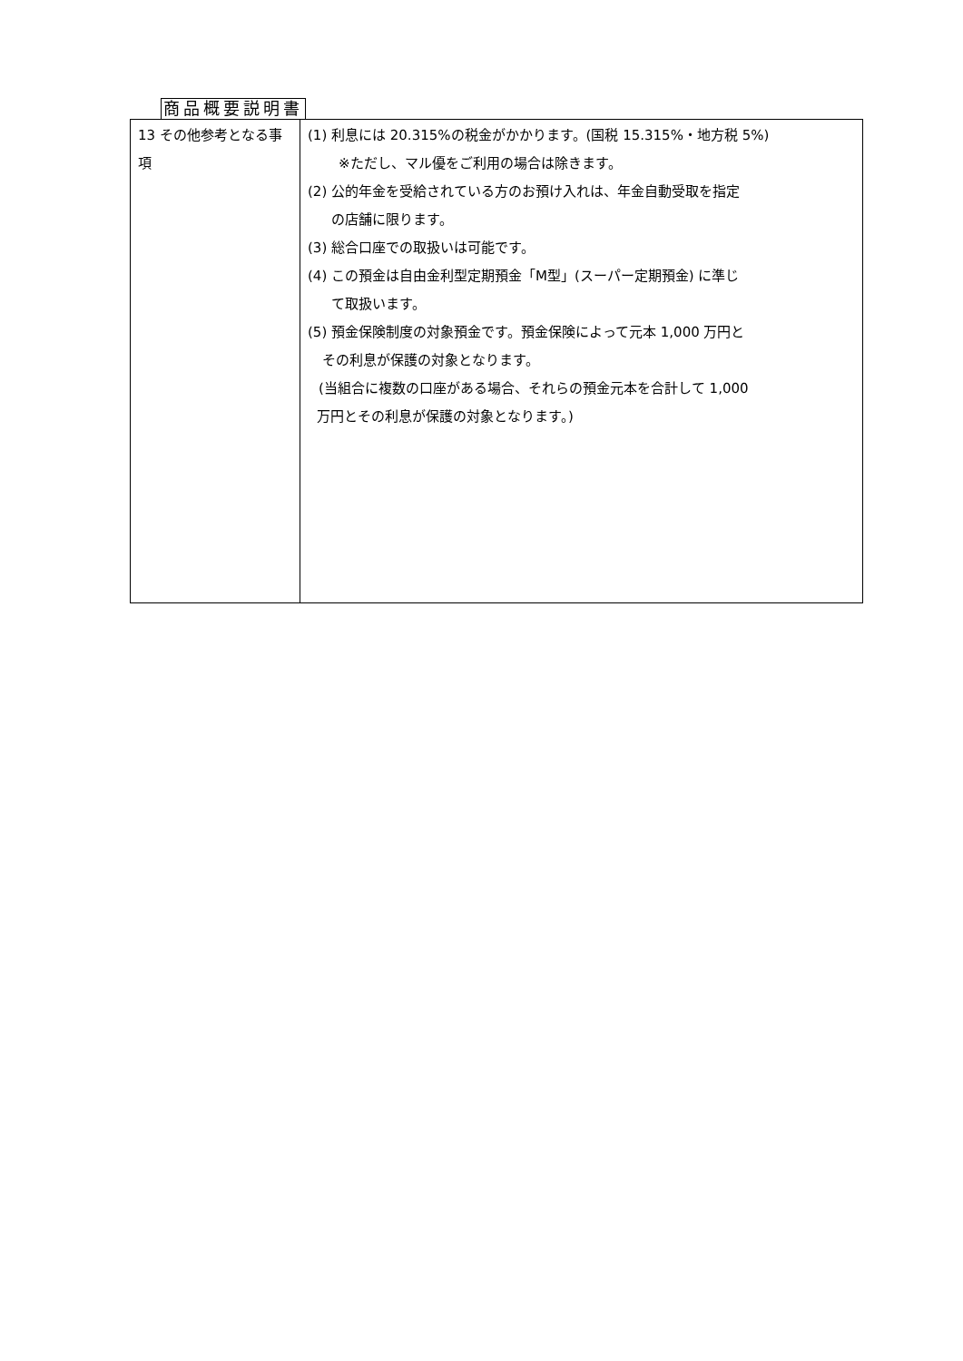商品概要説明書
| 13 その他参考となる事項 | (1) 利息には 20.315%の税金がかかります。(国税 15.315%・地方税 5%) ※ただし、マル優をご利用の場合は除きます。 (2) 公的年金を受給されている方のお預け入れは、年金自動受取を指定 の店舗に限ります。 (3) 総合口座での取扱いは可能です。 (4) この預金は自由金利型定期預金「M型」(スーパー定期預金) に準じ て取扱います。 (5) 預金保険制度の対象預金です。預金保険によって元本 1,000 万円と その利息が保護の対象となります。 (当組合に複数の口座がある場合、それらの預金元本を合計して 1,000 万円とその利息が保護の対象となります。) |